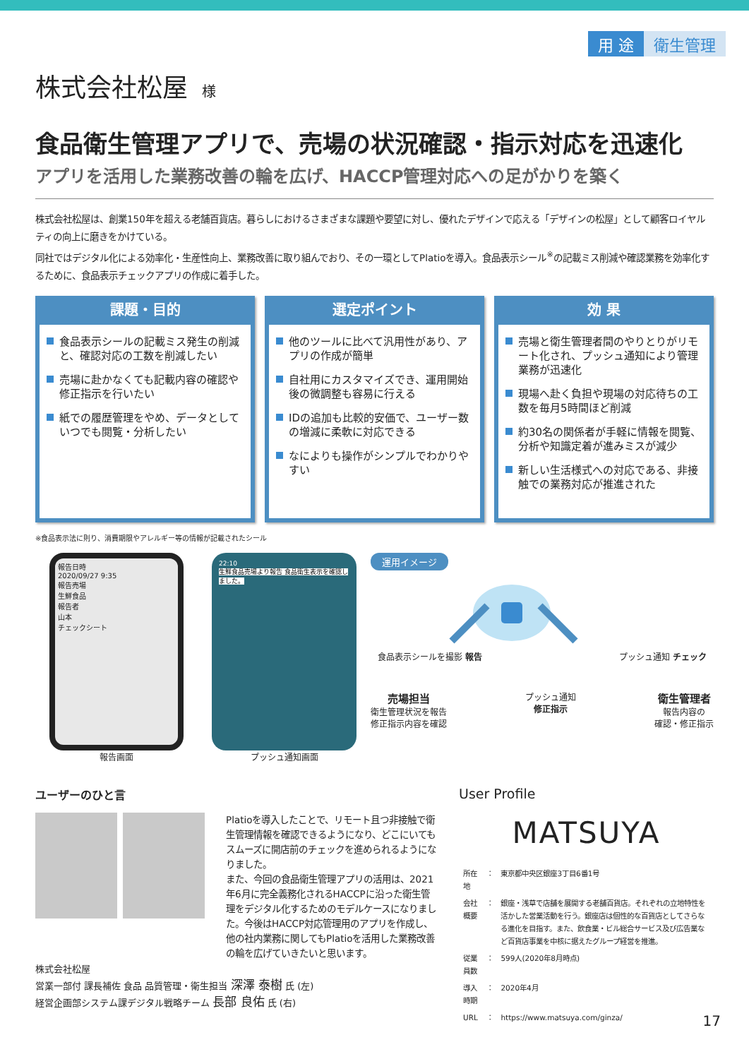用 途 衛生管理
株式会社松屋 様
食品衛生管理アプリで、売場の状況確認・指示対応を迅速化
アプリを活用した業務改善の輪を広げ、HACCP管理対応への足がかりを築く
株式会社松屋は、創業150年を超える老舗百貨店。暮らしにおけるさまざまな課題や要望に対し、優れたデザインで応える「デザインの松屋」として顧客ロイヤルティの向上に磨きをかけている。
同社ではデジタル化による効率化・生産性向上、業務改善に取り組んでおり、その一環としてPlatioを導入。食品表示シール<sup>※</sup>の記載ミス削減や確認業務を効率化するために、食品表示チェックアプリの作成に着手した。
課題・目的
食品表示シールの記載ミス発生の削減と、確認対応の工数を削減したい
売場に赴かなくても記載内容の確認や修正指示を行いたい
紙での履歴管理をやめ、データとしていつでも閲覧・分析したい
選定ポイント
他のツールに比べて汎用性があり、アプリの作成が簡単
自社用にカスタマイズでき、運用開始後の微調整も容易に行える
IDの追加も比較的安価で、ユーザー数の増減に柔軟に対応できる
なによりも操作がシンプルでわかりやすい
効 果
売場と衛生管理者間のやりとりがリモート化され、プッシュ通知により管理業務が迅速化
現場へ赴く負担や現場の対応待ちの工数を毎月5時間ほど削減
約30名の関係者が手軽に情報を閲覧、分析や知識定着が進みミスが減少
新しい生活様式への対応である、非接触での業務対応が推進された
※食品表示法に則り、消費期限やアレルギー等の情報が記載されたシール
報告日時
2020/09/27 9:35
報告売場
生鮮食品
報告者
山本
チェックシート
報告画面
22:10
生鮮食品売場より報告 食品衛生表示を確認しました。
プッシュ通知画面
運用イメージ
食品表示シールを撮影 報告 プッシュ通知 チェック
売場担当
衛生管理状況を報告
修正指示内容を確認
プッシュ通知
修正指示
衛生管理者
報告内容の
確認・修正指示
ユーザーのひと言
Platioを導入したことで、リモート且つ非接触で衛生管理情報を確認できるようになり、どこにいてもスムーズに開店前のチェックを進められるようになりました。
また、今回の食品衛生管理アプリの活用は、2021年6月に完全義務化されるHACCPに沿った衛生管理をデジタル化するためのモデルケースになりました。今後はHACCP対応管理用のアプリを作成し、他の社内業務に関してもPlatioを活用した業務改善の輪を広げていきたいと思います。
株式会社松屋
営業一部付 課長補佐 食品 品質管理・衛生担当 深澤 泰樹 氏 (左)
経営企画部システム課デジタル戦略チーム 長部 良佑 氏 (右)
User Profile
MATSUYA
| 所在地 | ： | 東京都中央区銀座3丁目6番1号 |
| 会社概要 | ： | 銀座・浅草で店舗を展開する老舗百貨店。それぞれの立地特性を活かした営業活動を行う。銀座店は個性的な百貨店としてさらなる進化を目指す。また、飲食業・ビル総合サービス及び広告業など百貨店事業を中核に据えたグループ経営を推進。 |
| 従業員数 | ： | 599人(2020年8月時点) |
| 導入時期 | ： | 2020年4月 |
| URL | ： | https://www.matsuya.com/ginza/ |
17